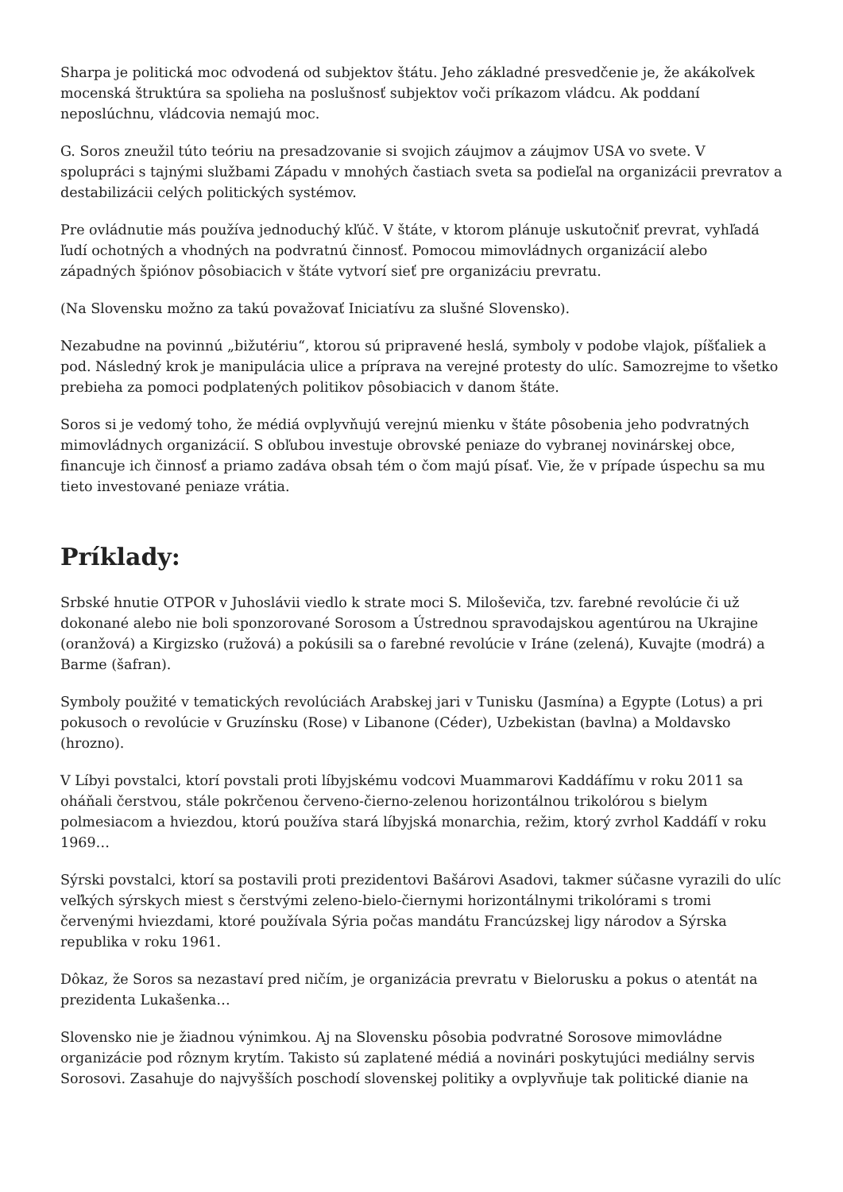Sharpa je politická moc odvodená od subjektov štátu. Jeho základné presvedčenie je, že akákoľvek mocenská štruktúra sa spolieha na poslušnosť subjektov voči príkazom vládcu. Ak poddaní neposlúchnu, vládcovia nemajú moc.
G. Soros zneužil túto teóriu na presadzovanie si svojich záujmov a záujmov USA vo svete. V spolupráci s tajnými službami Západu v mnohých častiach sveta sa podieľal na organizácii prevratov a destabilizácii celých politických systémov.
Pre ovládnutie más používa jednoduchý kľúč. V štáte, v ktorom plánuje uskutočniť prevrat, vyhľadá ľudí ochotných a vhodných na podvratnú činnosť. Pomocou mimovládnych organizácií alebo západných špiónov pôsobiacich v štáte vytvorí sieť pre organizáciu prevratu.
(Na Slovensku možno za takú považovať Iniciatívu za slušné Slovensko).
Nezabudne na povinnú „bižutériu“, ktorou sú pripravené heslá, symboly v podobe vlajok, píšťaliek a pod. Následný krok je manipulácia ulice a príprava na verejné protesty do ulíc. Samozrejme to všetko prebieha za pomoci podplatených politikov pôsobiacich v danom štáte.
Soros si je vedomý toho, že médiá ovplyvňujú verejnú mienku v štáte pôsobenia jeho podvratných mimovládnych organizácií. S obľubou investuje obrovské peniaze do vybranej novinárskej obce, financuje ich činnosť a priamo zadáva obsah tém o čom majú písať. Vie, že v prípade úspechu sa mu tieto investované peniaze vrátia.
Príklady:
Srbské hnutie OTPOR v Juhoslávii viedlo k strate moci S. Miloševiča, tzv. farebné revolúcie či už dokonané alebo nie boli sponzorované Sorosom a Ústrednou spravodajskou agentúrou na Ukrajine (oranžová) a Kirgizsko (ružová) a pokúsili sa o farebné revolúcie v Iráne (zelená), Kuvajte (modrá) a Barme (šafran).
Symboly použité v tematických revolúciách Arabskej jari v Tunisku (Jasmína) a Egypte (Lotus) a pri pokusoch o revolúcie v Gruzínsku (Rose) v Libanone (Céder), Uzbekistan (bavlna) a Moldavsko (hrozno).
V Líbyi povstalci, ktorí povstali proti líbyjskému vodcovi Muammarovi Kaddáfímu v roku 2011 sa oháňali čerstvou, stále pokrčenou červeno-čierno-zelenou horizontálnou trikolórou s bielym polmesiacom a hviezdou, ktorú používa stará líbyjská monarchia, režim, ktorý zvrhol Kaddáfí v roku 1969…
Sýrski povstalci, ktorí sa postavili proti prezidentovi Bašárovi Asadovi, takmer súčasne vyrazili do ulíc veľkých sýrskych miest s čerstvými zeleno-bielo-čiernymi horizontálnymi trikolórami s tromi červenými hviezdami, ktoré používala Sýria počas mandátu Francúzskej ligy národov a Sýrska republika v roku 1961.
Dôkaz, že Soros sa nezastaví pred ničím, je organizácia prevratu v Bielorusku a pokus o atentát na prezidenta Lukašenka…
Slovensko nie je žiadnou výnimkou. Aj na Slovensku pôsobia podvratné Sorosove mimovládne organizácie pod rôznym krytím. Takisto sú zaplatené médiá a novinári poskytujúci mediálny servis Sorosovi. Zasahuje do najvyšších poschodí slovenskej politiky a ovplyvňuje tak politické dianie na